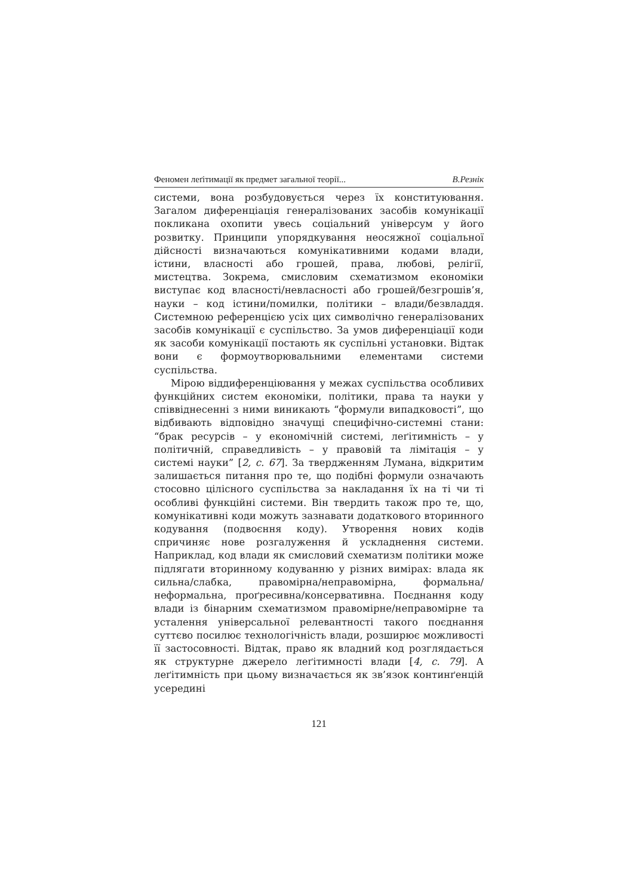Феномен леґітимації як предмет загальної теорії... В.Резнік
системи, вона розбудовується через їх конституювання. Загалом диференціація генералізованих засобів комунікації покликана охопити увесь соціальний універсум у його розвитку. Принципи упорядкування неосяжної соціальної дійсності визначаються комунікативними кодами влади, істини, власності або грошей, права, любові, релігії, мистецтва. Зокрема, смисловим схематизмом економіки виступає код власності/невласності або грошей/безгрошів’я, науки – код істини/помилки, політики – влади/безвладдя. Системною референцією усіх цих символічно генералізованих засобів комунікації є суспільство. За умов диференціації коди як засоби комунікації постають як суспільні установки. Відтак вони є формоутворювальними елементами системи суспільства.
Мірою віддиференціювання у межах суспільства особливих функційних систем економіки, політики, права та науки у співвіднесенні з ними виникають “формули випадковості”, що відбивають відповідно значущі специфічно-системні стани: “брак ресурсів – у економічній системі, леґітимність – у політичній, справедливість – у правовій та лімітація – у системі науки” [2, с. 67]. За твердженням Лумана, відкритим залишається питання про те, що подібні формули означають стосовно цілісного суспільства за накладання їх на ті чи ті особливі функційні системи. Він твердить також про те, що, комунікативні коди можуть зазнавати додаткового вторинного кодування (подвоєння коду). Утворення нових кодів спричиняє нове розгалуження й ускладнення системи. Наприклад, код влади як смисловий схематизм політики може підлягати вторинному кодуванню у різних вимірах: влада як сильна/слабка, правомірна/неправомірна, формальна/неформальна, проґресивна/консервативна. Поєднання коду влади із бінарним схематизмом правомірне/неправомірне та усталення універсальної релевантності такого поєднання суттєво посилює технологічність влади, розширює можливості її застосовності. Відтак, право як владний код розглядається як структурне джерело леґітимності влади [4, с. 79]. А леґітимність при цьому визначається як зв’язок континґенцій усередині
121